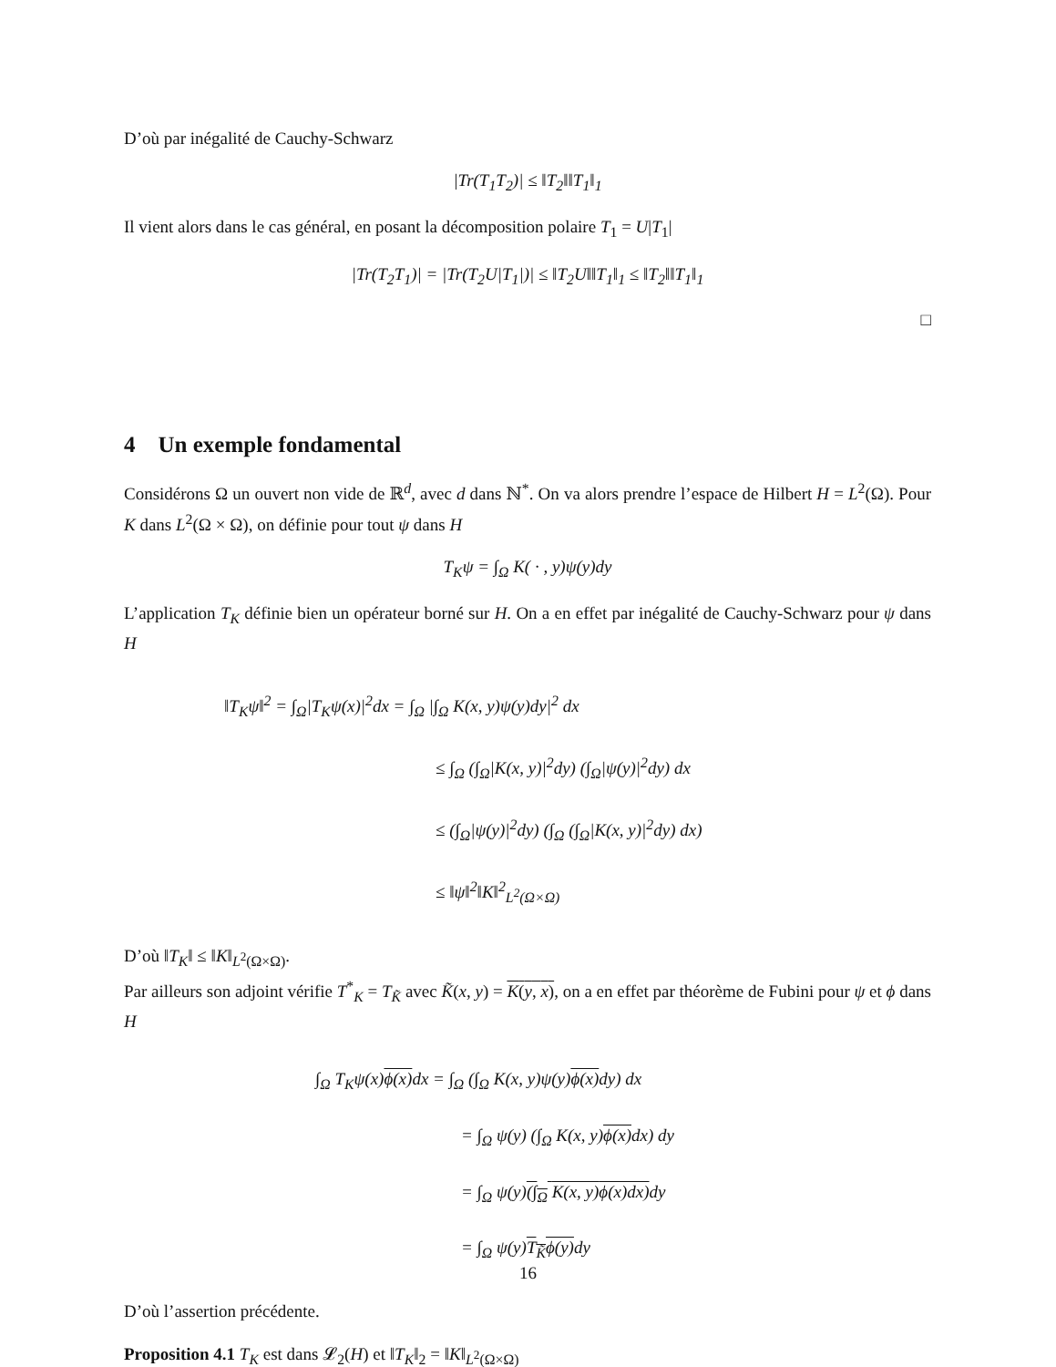D’où par inégalité de Cauchy-Schwarz
|Tr(T<sub>1</sub>T<sub>2</sub>)| ≤ ‖T<sub>2</sub>‖‖T<sub>1</sub>‖<sub>1</sub>
Il vient alors dans le cas général, en posant la décomposition polaire T<sub>1</sub> = U|T<sub>1</sub>|
|Tr(T<sub>2</sub>T<sub>1</sub>)| = |Tr(T<sub>2</sub>U|T<sub>1</sub>|)| ≤ ‖T<sub>2</sub>U‖‖T<sub>1</sub>‖<sub>1</sub> ≤ ‖T<sub>2</sub>‖‖T<sub>1</sub>‖<sub>1</sub>
□
4 Un exemple fondamental
Considérons Ω un ouvert non vide de ℝ<sup>d</sup>, avec d dans ℕ<sup>*</sup>. On va alors prendre l’espace de Hilbert H = L<sup>2</sup>(Ω). Pour K dans L<sup>2</sup>(Ω × Ω), on définie pour tout ψ dans H
T<sub>K</sub>ψ = ∫<sub>Ω</sub> K( · , y)ψ(y)dy
L’application T<sub>K</sub> définie bien un opérateur borné sur H. On a en effet par inégalité de Cauchy-Schwarz pour ψ dans H
‖T<sub>K</sub>ψ‖<sup>2</sup> = ∫<sub>Ω</sub>|T<sub>K</sub>ψ(x)|<sup>2</sup>dx = ∫<sub>Ω</sub> |∫<sub>Ω</sub> K(x, y)ψ(y)dy|<sup>2</sup> dx
≤ ∫<sub>Ω</sub> (∫<sub>Ω</sub>|K(x, y)|<sup>2</sup>dy) (∫<sub>Ω</sub>|ψ(y)|<sup>2</sup>dy) dx
≤ (∫<sub>Ω</sub>|ψ(y)|<sup>2</sup>dy) (∫<sub>Ω</sub> (∫<sub>Ω</sub>|K(x, y)|<sup>2</sup>dy) dx)
≤ ‖ψ‖<sup>2</sup>‖K‖<sup>2</sup><sub>L<sup>2</sup>(Ω×Ω)</sub>
D’où ‖T<sub>K</sub>‖ ≤ ‖K‖<sub>L<sup>2</sup>(Ω×Ω)</sub>.
Par ailleurs son adjoint vérifie T<sup>*</sup><sub>K</sub> = T<sub>K̃</sub> avec K̃(x, y) = K(y, x), on a en effet par théorème de Fubini pour ψ et ϕ dans H
∫<sub>Ω</sub> T<sub>K</sub>ψ(x)ϕ(x) dx = ∫<sub>Ω</sub> (∫<sub>Ω</sub> K(x, y)ψ(y)ϕ(x) dy) dx
= ∫<sub>Ω</sub> ψ(y) (∫<sub>Ω</sub> K(x, y)ϕ(x) dx) dy
= ∫<sub>Ω</sub> ψ(y)(∫<sub>Ω</sub> K(x, y) ϕ(x)dx) dy
= ∫<sub>Ω</sub> ψ(y)T<sub>K̃</sub>ϕ(y) dy
D’où l’assertion précédente.
Proposition 4.1 T<sub>K</sub> est dans 𝓛<sub>2</sub>(H) et ‖T<sub>K</sub>‖<sub>2</sub> = ‖K‖<sub>L<sup>2</sup>(Ω×Ω)</sub>
16